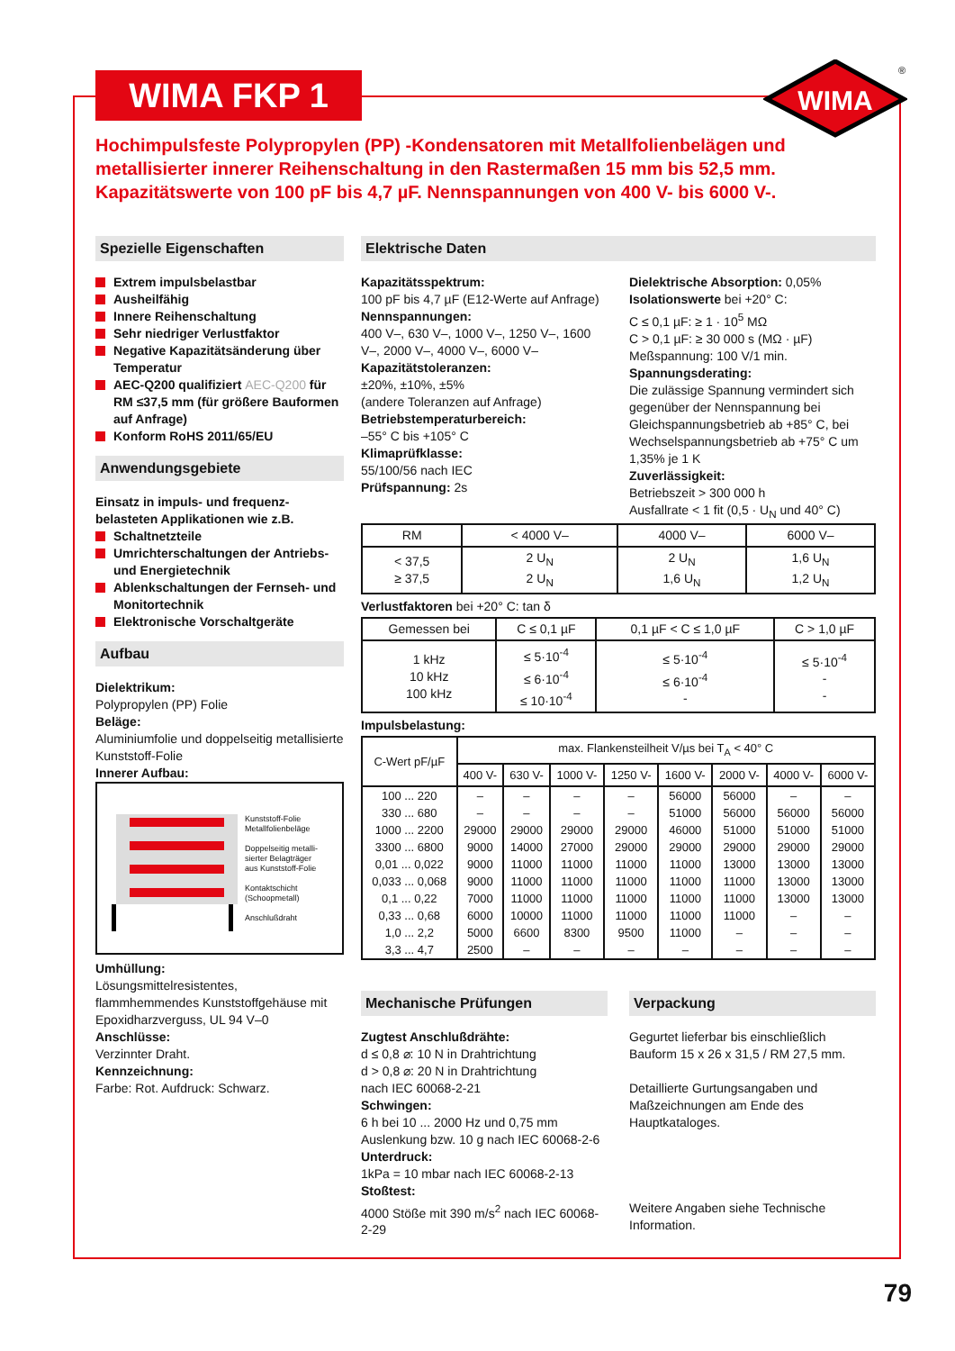WIMA FKP 1
WIMA
®
Hochimpulsfeste Polypropylen (PP) -Kondensatoren mit Metallfolienbelägen und metallisierter innerer Reihenschaltung in den Rastermaßen 15 mm bis 52,5 mm. Kapazitätswerte von 100 pF bis 4,7 µF. Nennspannungen von 400 V- bis 6000 V-.
Spezielle Eigenschaften
Extrem impulsbelastbar
Ausheilfähig
Innere Reihenschaltung
Sehr niedriger Verlustfaktor
Negative Kapazitätsänderung über Temperatur
AEC-Q200 qualifiziert AEC-Q200 für RM ≤37,5 mm (für größere Bauformen auf Anfrage)
Konform RoHS 2011/65/EU
Anwendungsgebiete
Einsatz in impuls- und frequenz-belasteten Applikationen wie z.B.
Schaltnetzteile
Umrichterschaltungen der Antriebs- und Energietechnik
Ablenkschaltungen der Fernseh- und Monitortechnik
Elektronische Vorschaltgeräte
Aufbau
Dielektrikum:
Polypropylen (PP) Folie
Beläge:
Aluminiumfolie und doppelseitig metallisierte Kunststoff-Folie
Innerer Aufbau:
Kunststoff-Folie
Metallfolienbeläge
Doppelseitig metalli-
sierter Belagträger
aus Kunststoff-Folie
Kontaktschicht
(Schoopmetall)
Anschlußdraht
Umhüllung:
Lösungsmittelresistentes, flammhemmendes Kunststoffgehäuse mit Epoxidharzverguss, UL 94 V–0
Anschlüsse:
Verzinnter Draht.
Kennzeichnung:
Farbe: Rot. Aufdruck: Schwarz.
Elektrische Daten
Kapazitätsspektrum:
100 pF bis 4,7 µF (E12-Werte auf Anfrage)
Nennspannungen:
400 V–, 630 V–, 1000 V–, 1250 V–, 1600 V–, 2000 V–, 4000 V–, 6000 V–
Kapazitätstoleranzen:
±20%, ±10%, ±5%
(andere Toleranzen auf Anfrage)
Betriebstemperaturbereich:
–55° C bis +105° C
Klimaprüfklasse:
55/100/56 nach IEC
Prüfspannung: 2s
Dielektrische Absorption: 0,05%
Isolationswerte bei +20° C:
C ≤ 0,1 µF: ≥ 1 · 10<sup>5</sup> MΩ
C > 0,1 µF: ≥ 30 000 s (MΩ · µF)
Meßspannung: 100 V/1 min.
Spannungsderating:
Die zulässige Spannung vermindert sich gegenüber der Nennspannung bei Gleichspannungsbetrieb ab +85° C, bei Wechselspannungsbetrieb ab +75° C um 1,35% je 1 K
Zuverlässigkeit:
Betriebszeit > 300 000 h
Ausfallrate < 1 fit (0,5 · U<sub>N</sub> und 40° C)
| RM | < 4000 V– | 4000 V– | 6000 V– |
| --- | --- | --- | --- |
| < 37,5 ≥ 37,5 | 2 U<sub>N</sub> 2 U<sub>N</sub> | 2 U<sub>N</sub> 1,6 U<sub>N</sub> | 1,6 U<sub>N</sub> 1,2 U<sub>N</sub> |
Verlustfaktoren bei +20° C: tan δ
| Gemessen bei | C ≤ 0,1 µF | 0,1 µF < C ≤ 1,0 µF | C > 1,0 µF |
| --- | --- | --- | --- |
| 1 kHz 10 kHz 100 kHz | ≤ 5·10<sup>-4</sup> ≤ 6·10<sup>-4</sup> ≤ 10·10<sup>-4</sup> | ≤ 5·10<sup>-4</sup> ≤ 6·10<sup>-4</sup> - | ≤ 5·10<sup>-4</sup> - - |
Impulsbelastung:
| C-Wert pF/µF | max. Flankensteilheit V/µs bei T<sub>A</sub> < 40° C | | | | | | | |
| --- | --- | --- | --- | --- | --- | --- | --- | --- |
| | 400 V- | 630 V- | 1000 V- | 1250 V- | 1600 V- | 2000 V- | 4000 V- | 6000 V- |
| 100 ... 220 | – | – | – | – | 56000 | 56000 | – | – |
| 330 ... 680 | – | – | – | – | 51000 | 56000 | 56000 | 56000 |
| 1000 ... 2200 | 29000 | 29000 | 29000 | 29000 | 46000 | 51000 | 51000 | 51000 |
| 3300 ... 6800 | 9000 | 14000 | 27000 | 29000 | 29000 | 29000 | 29000 | 29000 |
| 0,01 ... 0,022 | 9000 | 11000 | 11000 | 11000 | 11000 | 13000 | 13000 | 13000 |
| 0,033 ... 0,068 | 9000 | 11000 | 11000 | 11000 | 11000 | 11000 | 13000 | 13000 |
| 0,1 ... 0,22 | 7000 | 11000 | 11000 | 11000 | 11000 | 11000 | 13000 | 13000 |
| 0,33 ... 0,68 | 6000 | 10000 | 11000 | 11000 | 11000 | 11000 | – | – |
| 1,0 ... 2,2 | 5000 | 6600 | 8300 | 9500 | 11000 | – | – | – |
| 3,3 ... 4,7 | 2500 | – | – | – | – | – | – | – |
Mechanische Prüfungen
Zugtest Anschlußdrähte:
d ≤ 0,8 ⌀: 10 N in Drahtrichtung
d > 0,8 ⌀: 20 N in Drahtrichtung
nach IEC 60068-2-21
Schwingen:
6 h bei 10 ... 2000 Hz und 0,75 mm Auslenkung bzw. 10 g nach IEC 60068-2-6
Unterdruck:
1kPa = 10 mbar nach IEC 60068-2-13
Stoßtest:
4000 Stöße mit 390 m/s<sup>2</sup> nach IEC 60068-2-29
Verpackung
Gegurtet lieferbar bis einschließlich Bauform 15 x 26 x 31,5 / RM 27,5 mm.
Detaillierte Gurtungsangaben und Maßzeichnungen am Ende des Hauptkataloges.
Weitere Angaben siehe Technische Information.
79